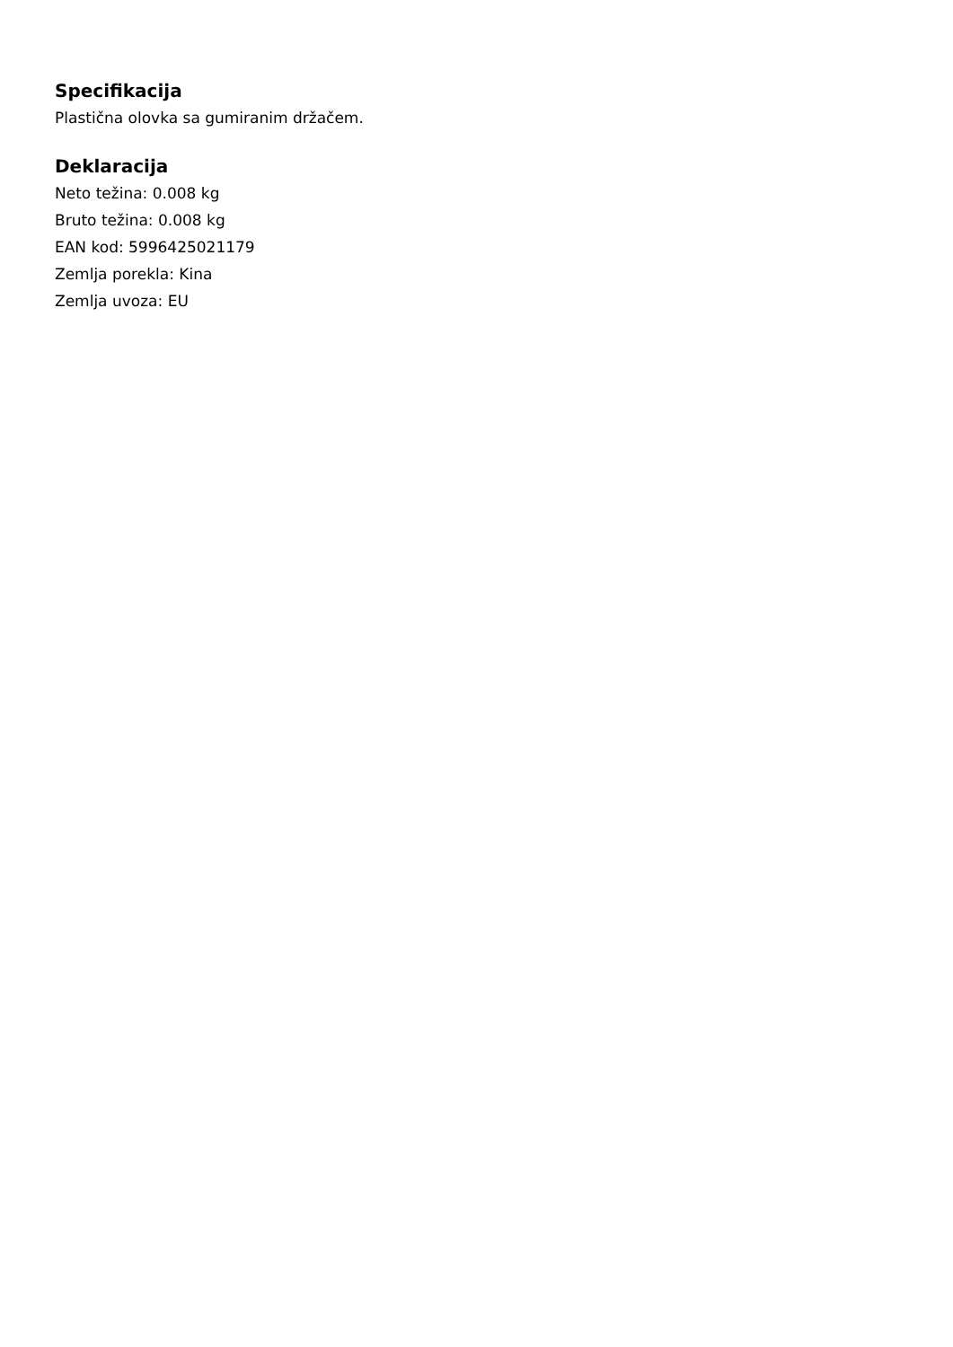Specifikacija
Plastična olovka sa gumiranim držačem.
Deklaracija
Neto težina: 0.008 kg
Bruto težina: 0.008 kg
EAN kod: 5996425021179
Zemlja porekla: Kina
Zemlja uvoza: EU